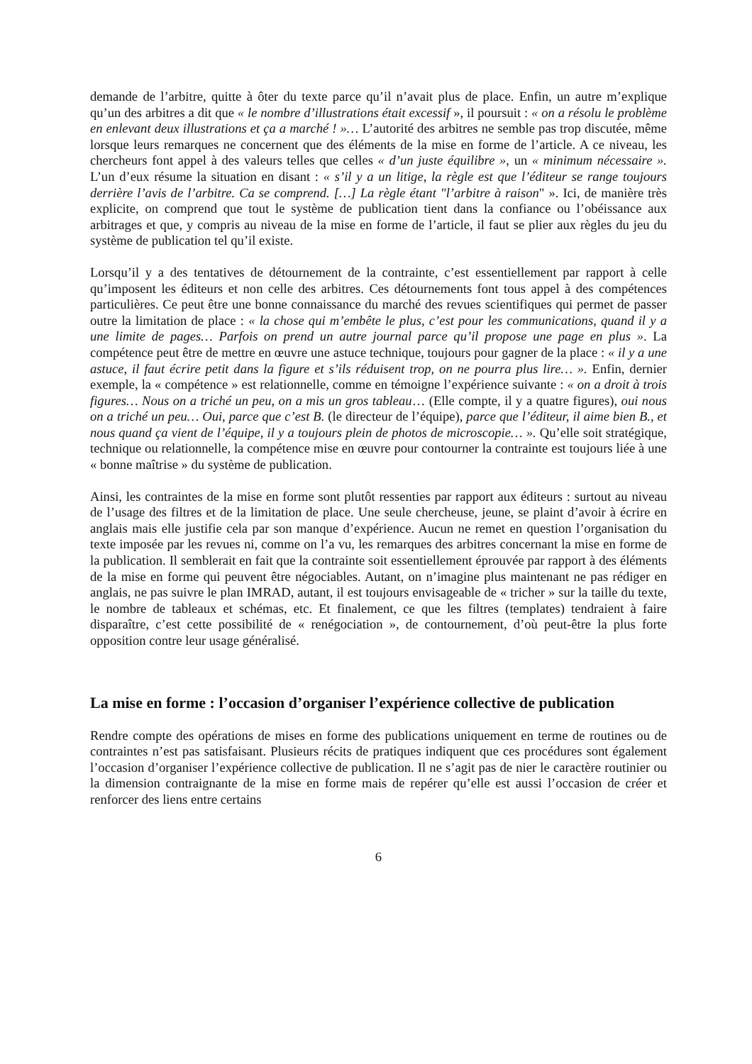demande de l’arbitre, quitte à ôter du texte parce qu’il n’avait plus de place. Enfin, un autre m’explique qu’un des arbitres a dit que « le nombre d’illustrations était excessif », il poursuit : « on a résolu le problème en enlevant deux illustrations et ça a marché ! »… L’autorité des arbitres ne semble pas trop discutée, même lorsque leurs remarques ne concernent que des éléments de la mise en forme de l’article. A ce niveau, les chercheurs font appel à des valeurs telles que celles « d’un juste équilibre », un « minimum nécessaire ». L’un d’eux résume la situation en disant : « s’il y a un litige, la règle est que l’éditeur se range toujours derrière l’avis de l’arbitre. Ca se comprend. […] La règle étant "l’arbitre à raison" ». Ici, de manière très explicite, on comprend que tout le système de publication tient dans la confiance ou l’obéissance aux arbitrages et que, y compris au niveau de la mise en forme de l’article, il faut se plier aux règles du jeu du système de publication tel qu’il existe.
Lorsqu’il y a des tentatives de détournement de la contrainte, c’est essentiellement par rapport à celle qu’imposent les éditeurs et non celle des arbitres. Ces détournements font tous appel à des compétences particulières. Ce peut être une bonne connaissance du marché des revues scientifiques qui permet de passer outre la limitation de place : « la chose qui m’embête le plus, c’est pour les communications, quand il y a une limite de pages… Parfois on prend un autre journal parce qu’il propose une page en plus ». La compétence peut être de mettre en œuvre une astuce technique, toujours pour gagner de la place : « il y a une astuce, il faut écrire petit dans la figure et s’ils réduisent trop, on ne pourra plus lire… ». Enfin, dernier exemple, la « compétence » est relationnelle, comme en témoigne l’expérience suivante : « on a droit à trois figures… Nous on a triché un peu, on a mis un gros tableau… (Elle compte, il y a quatre figures), oui nous on a triché un peu… Oui, parce que c’est B. (le directeur de l’équipe), parce que l’éditeur, il aime bien B., et nous quand ça vient de l’équipe, il y a toujours plein de photos de microscopie… ». Qu’elle soit stratégique, technique ou relationnelle, la compétence mise en œuvre pour contourner la contrainte est toujours liée à une « bonne maîtrise » du système de publication.
Ainsi, les contraintes de la mise en forme sont plutôt ressenties par rapport aux éditeurs : surtout au niveau de l’usage des filtres et de la limitation de place. Une seule chercheuse, jeune, se plaint d’avoir à écrire en anglais mais elle justifie cela par son manque d’expérience. Aucun ne remet en question l’organisation du texte imposée par les revues ni, comme on l’a vu, les remarques des arbitres concernant la mise en forme de la publication. Il semblerait en fait que la contrainte soit essentiellement éprouvée par rapport à des éléments de la mise en forme qui peuvent être négociables. Autant, on n’imagine plus maintenant ne pas rédiger en anglais, ne pas suivre le plan IMRAD, autant, il est toujours envisageable de « tricher » sur la taille du texte, le nombre de tableaux et schémas, etc. Et finalement, ce que les filtres (templates) tendraient à faire disparaître, c’est cette possibilité de « renégociation », de contournement, d’où peut-être la plus forte opposition contre leur usage généralisé.
La mise en forme : l’occasion d’organiser l’expérience collective de publication
Rendre compte des opérations de mises en forme des publications uniquement en terme de routines ou de contraintes n’est pas satisfaisant. Plusieurs récits de pratiques indiquent que ces procédures sont également l’occasion d’organiser l’expérience collective de publication. Il ne s’agit pas de nier le caractère routinier ou la dimension contraignante de la mise en forme mais de repérer qu’elle est aussi l’occasion de créer et renforcer des liens entre certains
6